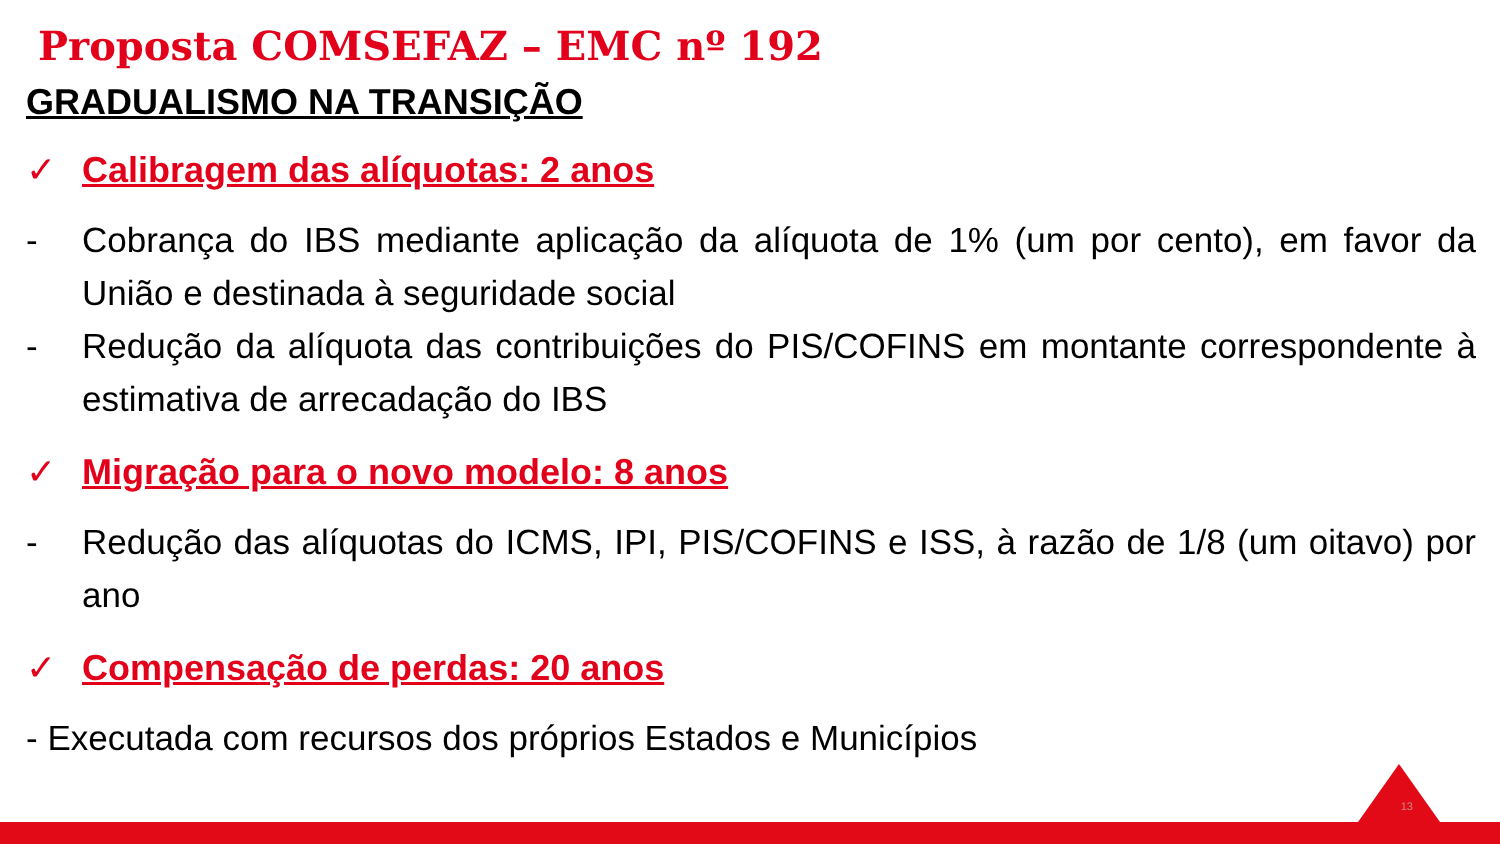Proposta COMSEFAZ – EMC nº 192
GRADUALISMO NA TRANSIÇÃO
✓ Calibragem das alíquotas: 2 anos
- Cobrança do IBS mediante aplicação da alíquota de 1% (um por cento), em favor da União e destinada à seguridade social
- Redução da alíquota das contribuições do PIS/COFINS em montante correspondente à estimativa de arrecadação do IBS
✓ Migração para o novo modelo: 8 anos
- Redução das alíquotas do ICMS, IPI, PIS/COFINS e ISS, à razão de 1/8 (um oitavo) por ano
✓ Compensação de perdas: 20 anos
- Executada com recursos dos próprios Estados e Municípios
13